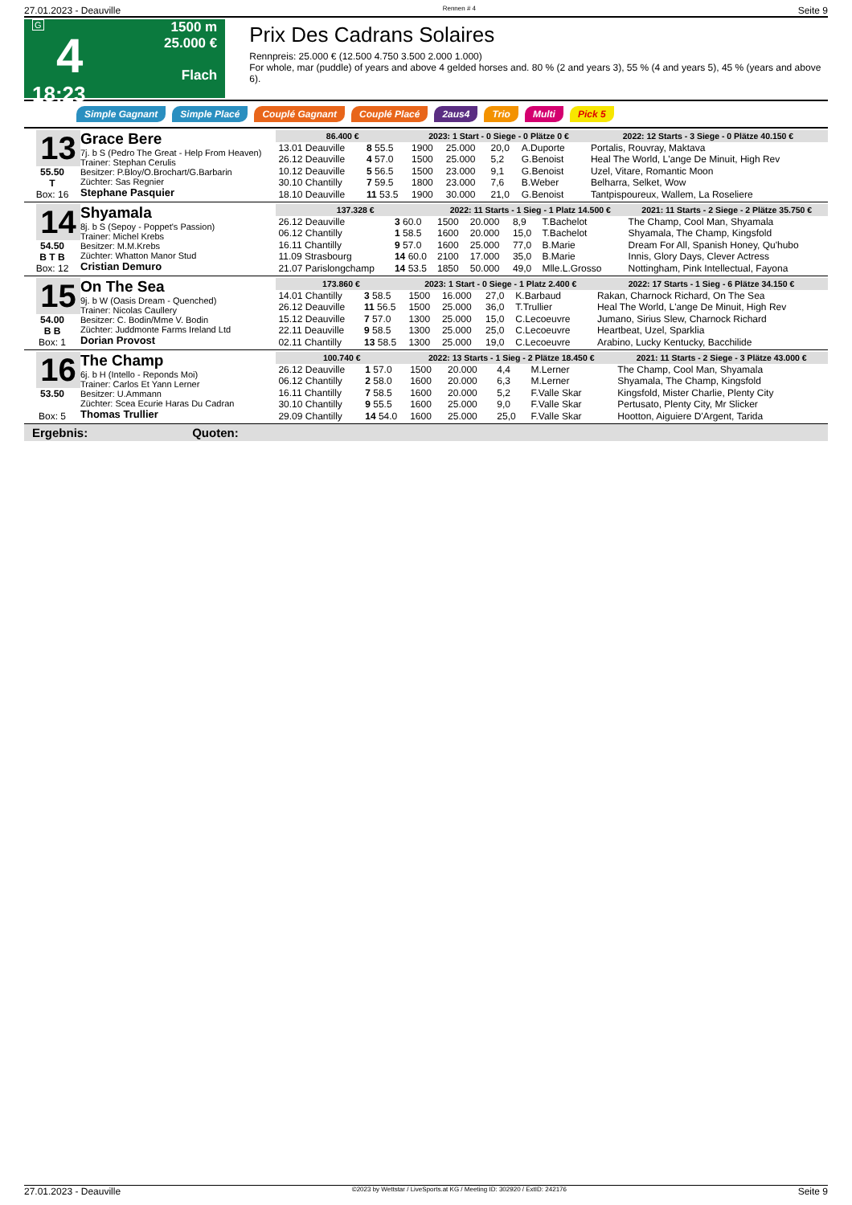27.01.2023 - Deauville Rennen # 4 Seite 9
G
4
18:23
1500 m
25.000 €
Flach
Prix Des Cadrans Solaires
Rennpreis: 25.000 € (12.500 4.750 3.500 2.000 1.000)
For whole, mar (puddle) of years and above 4 gelded horses and. 80 % (2 and years 3), 55 % (4 and years 5), 45 % (years and above 6).
Simple Gagnant Simple Placé Couplé Gagnant Couplé Placé 2aus4 Trio Multi Pick 5
13
55.50
T
Box: 16
Grace Bere
7j. b S (Pedro The Great - Help From Heaven)
Trainer: Stephan Cerulis
Besitzer: P.Bloy/O.Brochart/G.Barbarin
Züchter: Sas Regnier
Stephane Pasquier
| 86.400 € | | 2023: 1 Start - 0 Siege - 0 Plätze 0 € | | | | | 2022: 12 Starts - 3 Siege - 0 Plätze 40.150 € |
| --- | --- | --- | --- | --- | --- | --- | --- |
| 13.01 Deauville | 8 55.5 | 1900 | 25.000 | 20,0 | A.Duporte | | Portalis, Rouvray, Maktava |
| 26.12 Deauville | 4 57.0 | 1500 | 25.000 | 5,2 | G.Benoist | | Heal The World, L'ange De Minuit, High Rev |
| 10.12 Deauville | 5 56.5 | 1500 | 23.000 | 9,1 | G.Benoist | | Uzel, Vitare, Romantic Moon |
| 30.10 Chantilly | 7 59.5 | 1800 | 23.000 | 7,6 | B.Weber | | Belharra, Selket, Wow |
| 18.10 Deauville | 11 53.5 | 1900 | 30.000 | 21,0 | G.Benoist | | Tantpispoureux, Wallem, La Roseliere |
14
54.50
B T B
Box: 12
Shyamala
8j. b S (Sepoy - Poppet's Passion)
Trainer: Michel Krebs
Besitzer: M.M.Krebs
Züchter: Whatton Manor Stud
Cristian Demuro
| 137.328 € | | 2022: 11 Starts - 1 Sieg - 1 Platz 14.500 € | | | | | 2021: 11 Starts - 2 Siege - 2 Plätze 35.750 € |
| --- | --- | --- | --- | --- | --- | --- | --- |
| 26.12 Deauville | 3 60.0 | 1500 | 20.000 | 8,9 | T.Bachelot | | The Champ, Cool Man, Shyamala |
| 06.12 Chantilly | 1 58.5 | 1600 | 20.000 | 15,0 | T.Bachelot | | Shyamala, The Champ, Kingsfold |
| 16.11 Chantilly | 9 57.0 | 1600 | 25.000 | 77,0 | B.Marie | | Dream For All, Spanish Honey, Qu'hubo |
| 11.09 Strasbourg | 14 60.0 | 2100 | 17.000 | 35,0 | B.Marie | | Innis, Glory Days, Clever Actress |
| 21.07 Parislongchamp | 14 53.5 | 1850 | 50.000 | 49,0 | Mlle.L.Grosso | | Nottingham, Pink Intellectual, Fayona |
15
54.00
B B
Box: 1
On The Sea
9j. b W (Oasis Dream - Quenched)
Trainer: Nicolas Caullery
Besitzer: C. Bodin/Mme V. Bodin
Züchter: Juddmonte Farms Ireland Ltd
Dorian Provost
| 173.860 € | | 2023: 1 Start - 0 Siege - 1 Platz 2.400 € | | | | | 2022: 17 Starts - 1 Sieg - 6 Plätze 34.150 € |
| --- | --- | --- | --- | --- | --- | --- | --- |
| 14.01 Chantilly | 3 58.5 | 1500 | 16.000 | 27,0 | K.Barbaud | | Rakan, Charnock Richard, On The Sea |
| 26.12 Deauville | 11 56.5 | 1500 | 25.000 | 36,0 | T.Trullier | | Heal The World, L'ange De Minuit, High Rev |
| 15.12 Deauville | 7 57.0 | 1300 | 25.000 | 15,0 | C.Lecoeuvre | | Jumano, Sirius Slew, Charnock Richard |
| 22.11 Deauville | 9 58.5 | 1300 | 25.000 | 25,0 | C.Lecoeuvre | | Heartbeat, Uzel, Sparklia |
| 02.11 Chantilly | 13 58.5 | 1300 | 25.000 | 19,0 | C.Lecoeuvre | | Arabino, Lucky Kentucky, Bacchilide |
16
53.50
Box: 5
The Champ
6j. b H (Intello - Reponds Moi)
Trainer: Carlos Et Yann Lerner
Besitzer: U.Ammann
Züchter: Scea Ecurie Haras Du Cadran
Thomas Trullier
| 100.740 € | | 2022: 13 Starts - 1 Sieg - 2 Plätze 18.450 € | | | | | 2021: 11 Starts - 2 Siege - 3 Plätze 43.000 € |
| --- | --- | --- | --- | --- | --- | --- | --- |
| 26.12 Deauville | 1 57.0 | 1500 | 20.000 | 4,4 | M.Lerner | | The Champ, Cool Man, Shyamala |
| 06.12 Chantilly | 2 58.0 | 1600 | 20.000 | 6,3 | M.Lerner | | Shyamala, The Champ, Kingsfold |
| 16.11 Chantilly | 7 58.5 | 1600 | 20.000 | 5,2 | F.Valle Skar | | Kingsfold, Mister Charlie, Plenty City |
| 30.10 Chantilly | 9 55.5 | 1600 | 25.000 | 9,0 | F.Valle Skar | | Pertusato, Plenty City, Mr Slicker |
| 29.09 Chantilly | 14 54.0 | 1600 | 25.000 | 25,0 | F.Valle Skar | | Hootton, Aiguiere D'Argent, Tarida |
Ergebnis: Quoten:
27.01.2023 - Deauville ©2023 by Wettstar / LiveSports.at KG / Meeting ID: 302920 / ExtID: 242176 Seite 9